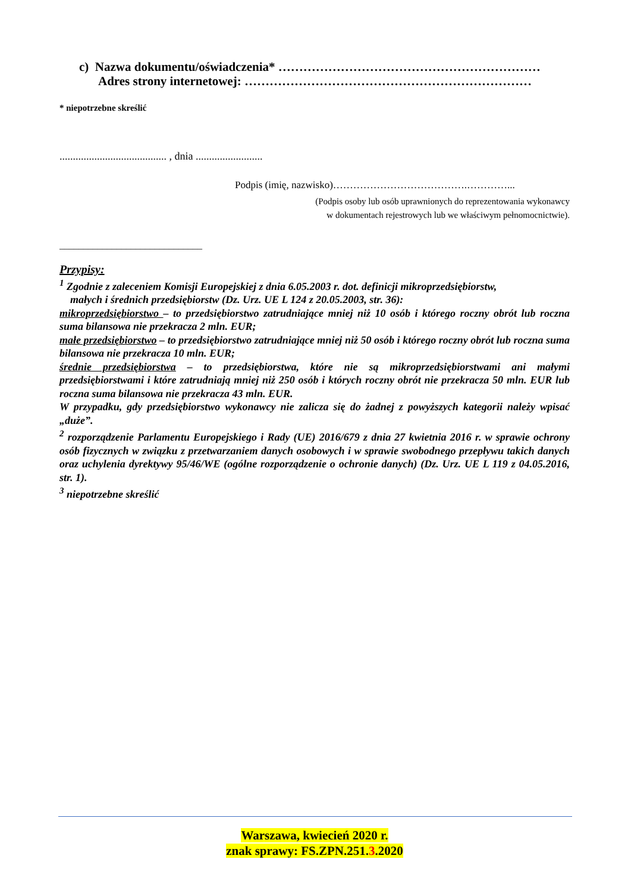c) Nazwa dokumentu/oświadczenia* ………………………………………………………
Adres strony internetowej: ……………………………………………………………
* niepotrzebne skreślić
........................................ , dnia .........................
Podpis (imię, nazwisko)………………………………….…………...
(Podpis osoby lub osób uprawnionych do reprezentowania wykonawcy
w dokumentach rejestrowych lub we właściwym pełnomocnictwie).
______________________________
Przypisy:
<sup>1</sup> Zgodnie z zaleceniem Komisji Europejskiej z dnia 6.05.2003 r. dot. definicji mikroprzedsiębiorstw,
małych i średnich przedsiębiorstw (Dz. Urz. UE L 124 z 20.05.2003, str. 36):
mikroprzedsiębiorstwo – to przedsiębiorstwo zatrudniające mniej niż 10 osób i którego roczny obrót lub roczna suma bilansowa nie przekracza 2 mln. EUR;
małe przedsiębiorstwo – to przedsiębiorstwo zatrudniające mniej niż 50 osób i którego roczny obrót lub roczna suma bilansowa nie przekracza 10 mln. EUR;
średnie przedsiębiorstwa – to przedsiębiorstwa, które nie są mikroprzedsiębiorstwami ani małymi przedsiębiorstwami i które zatrudniają mniej niż 250 osób i których roczny obrót nie przekracza 50 mln. EUR lub roczna suma bilansowa nie przekracza 43 mln. EUR.
W przypadku, gdy przedsiębiorstwo wykonawcy nie zalicza się do żadnej z powyższych kategorii należy wpisać „duże”.
<sup>2</sup> rozporządzenie Parlamentu Europejskiego i Rady (UE) 2016/679 z dnia 27 kwietnia 2016 r. w sprawie ochrony osób fizycznych w związku z przetwarzaniem danych osobowych i w sprawie swobodnego przepływu takich danych oraz uchylenia dyrektywy 95/46/WE (ogólne rozporządzenie o ochronie danych) (Dz. Urz. UE L 119 z 04.05.2016, str. 1).
<sup>3</sup> niepotrzebne skreślić
Warszawa, kwiecień 2020 r.
znak sprawy: FS.ZPN.251.3.2020